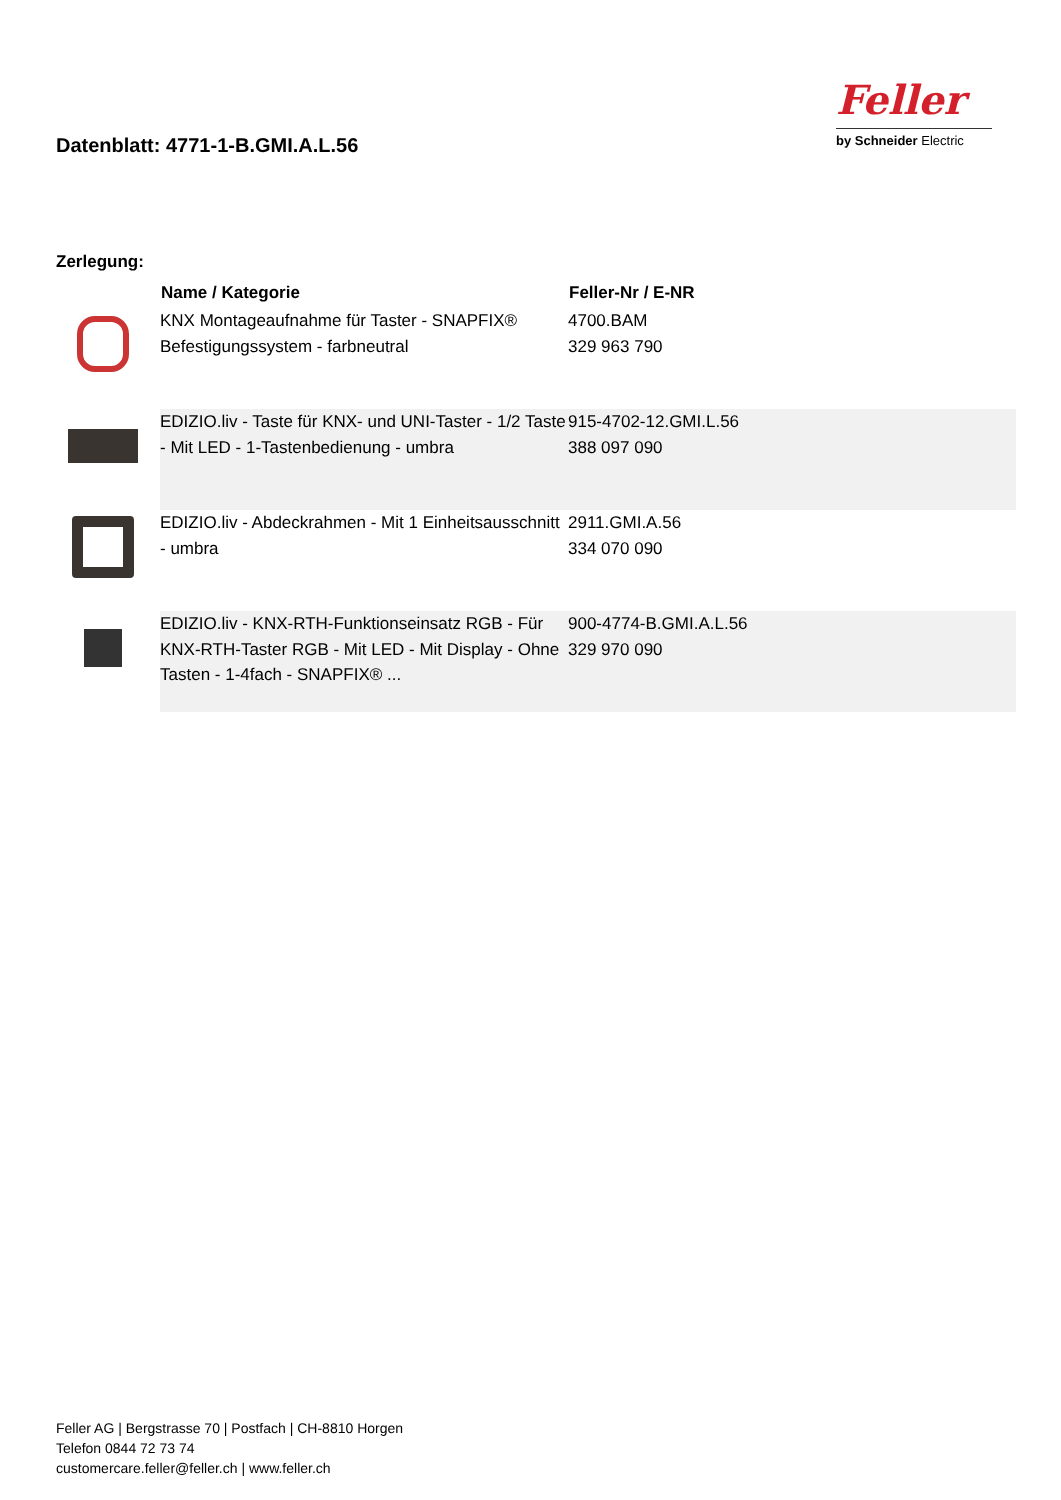Datenblatt: 4771-1-B.GMI.A.L.56
Feller
by Schneider Electric
Zerlegung:
| | Name / Kategorie | Feller-Nr / E-NR |
| --- | --- | --- |
| | KNX Montageaufnahme für Taster - SNAPFIX® Befestigungssystem - farbneutral | 4700.BAM 329 963 790 |
| | EDIZIO.liv - Taste für KNX- und UNI-Taster - 1/2 Taste - Mit LED - 1-Tastenbedienung - umbra | 915-4702-12.GMI.L.56 388 097 090 |
| | EDIZIO.liv - Abdeckrahmen - Mit 1 Einheitsausschnitt - umbra | 2911.GMI.A.56 334 070 090 |
| | EDIZIO.liv - KNX-RTH-Funktionseinsatz RGB - Für KNX-RTH-Taster RGB - Mit LED - Mit Display - Ohne Tasten - 1-4fach - SNAPFIX® ... | 900-4774-B.GMI.A.L.56 329 970 090 |
Feller AG | Bergstrasse 70 | Postfach | CH-8810 Horgen
Telefon 0844 72 73 74
customercare.feller@feller.ch | www.feller.ch